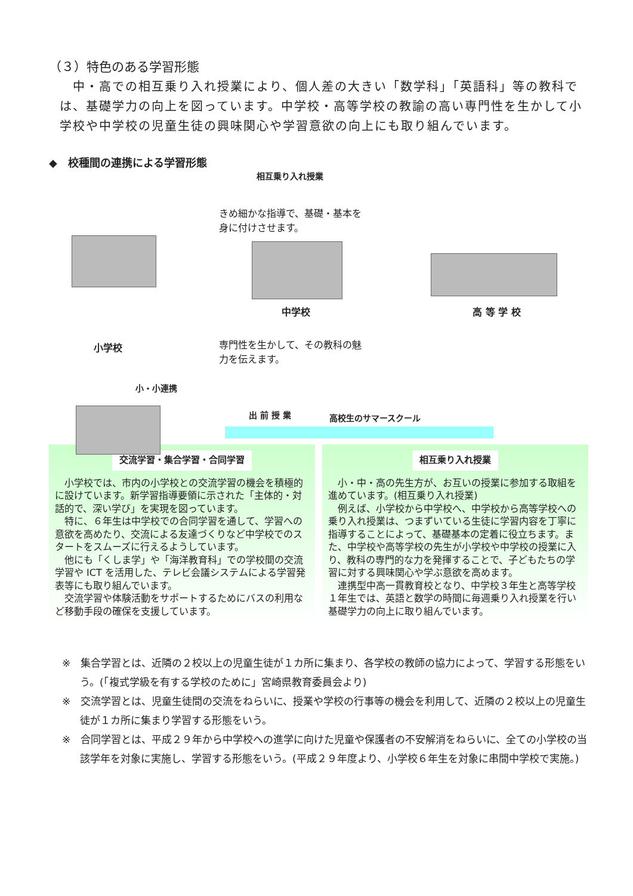（３）特色のある学習形態
　中・高での相互乗り入れ授業により、個人差の大きい「数学科」「英語科」等の教科では、基礎学力の向上を図っています。中学校・高等学校の教諭の高い専門性を生かして小学校や中学校の児童生徒の興味関心や学習意欲の向上にも取り組んでいます。
◆　校種間の連携による学習形態
相互乗り入れ授業
きめ細かな指導で、基礎・基本を身に付けさせます。
中学校 高 等 学 校
小学校
専門性を生かして、その教科の魅力を伝えます。
小・小連携
出 前 授 業 高校生のサマースクール
交流学習・集合学習・合同学習
　小学校では、市内の小学校との交流学習の機会を積極的に設けています。新学習指導要領に示された「主体的・対話的で、深い学び」を実現を図っています。
　特に、６年生は中学校での合同学習を通して、学習への意欲を高めたり、交流による友達づくりなど中学校でのスタートをスムーズに行えるようしています。
　他にも「くしま学」や「海洋教育科」での学校間の交流学習や ICT を活用した、テレビ会議システムによる学習発表等にも取り組んでいます。
　交流学習や体験活動をサポートするためにバスの利用など移動手段の確保を支援しています。
相互乗り入れ授業
　小・中・高の先生方が、お互いの授業に参加する取組を進めています。(相互乗り入れ授業)
　例えば、小学校から中学校へ、中学校から高等学校への乗り入れ授業は、つまずいている生徒に学習内容を丁寧に指導することによって、基礎基本の定着に役立ちます。また、中学校や高等学校の先生が小学校や中学校の授業に入り、教科の専門的な力を発揮することで、子どもたちの学習に対する興味関心や学ぶ意欲を高めます。
　連携型中高一貫教育校となり、中学校３年生と高等学校１年生では、英語と数学の時間に毎週乗り入れ授業を行い基礎学力の向上に取り組んでいます。
※　集合学習とは、近隣の２校以上の児童生徒が１カ所に集まり、各学校の教師の協力によって、学習する形態をいう。(「複式学級を有する学校のために」宮崎県教育委員会より)
※　交流学習とは、児童生徒間の交流をねらいに、授業や学校の行事等の機会を利用して、近隣の２校以上の児童生徒が１カ所に集まり学習する形態をいう。
※　合同学習とは、平成２９年から中学校への進学に向けた児童や保護者の不安解消をねらいに、全ての小学校の当該学年を対象に実施し、学習する形態をいう。(平成２９年度より、小学校６年生を対象に串間中学校で実施。)